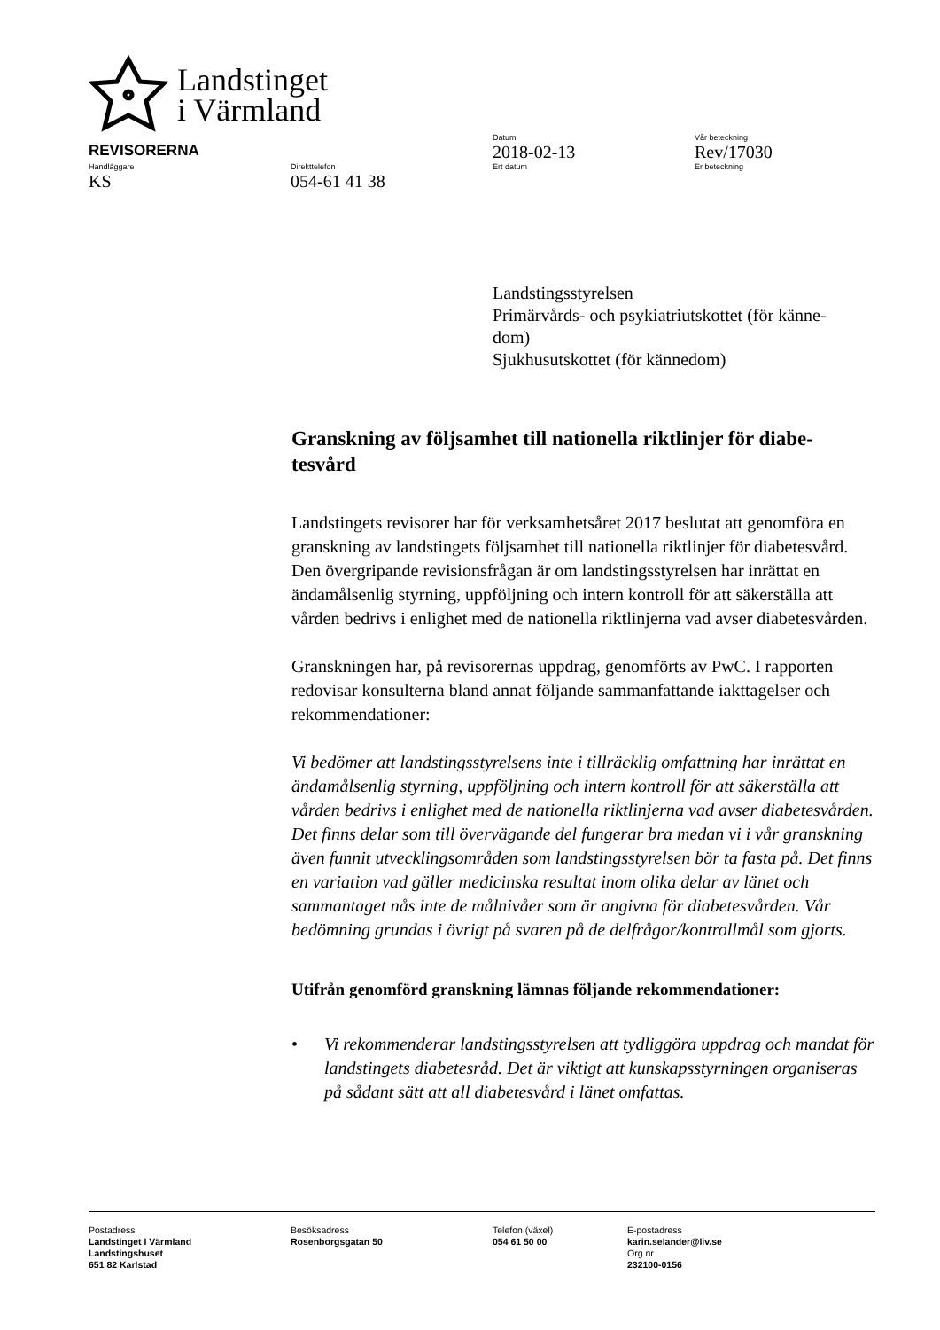Landstinget
i Värmland
Datum Vår beteckning
REVISORERNA
2018-02-13 Rev/17030
Handläggare Direkttelefon Ert datum Er beteckning
KS 054-61 41 38
Landstingsstyrelsen
Primärvårds- och psykiatriutskottet (för känne-
dom)
Sjukhusutskottet (för kännedom)
Granskning av följsamhet till nationella riktlinjer för diabe-
tesvård
Landstingets revisorer har för verksamhetsåret 2017 beslutat att genomföra en granskning av landstingets följsamhet till nationella riktlinjer för diabetesvård. Den övergripande revisionsfrågan är om landstingsstyrelsen har inrättat en ändamålsenlig styrning, uppföljning och intern kontroll för att säkerställa att vården bedrivs i enlighet med de nationella riktlinjerna vad avser diabetesvården.
Granskningen har, på revisorernas uppdrag, genomförts av PwC. I rapporten redovisar konsulterna bland annat följande sammanfattande iakttagelser och rekommendationer:
Vi bedömer att landstingsstyrelsens inte i tillräcklig omfattning har inrättat en ändamålsenlig styrning, uppföljning och intern kontroll för att säkerställa att vården bedrivs i enlighet med de nationella riktlinjerna vad avser diabetesvården. Det finns delar som till övervägande del fungerar bra medan vi i vår granskning även funnit utvecklingsområden som landstingsstyrelsen bör ta fasta på. Det finns en variation vad gäller medicinska resultat inom olika delar av länet och sammantaget nås inte de målnivåer som är angivna för diabetesvården. Vår bedömning grundas i övrigt på svaren på de delfrågor/kontrollmål som gjorts.
Utifrån genomförd granskning lämnas följande rekommendationer:
• Vi rekommenderar landstingsstyrelsen att tydliggöra uppdrag och mandat för landstingets diabetesråd. Det är viktigt att kunskapsstyrningen organiseras på sådant sätt att all diabetesvård i länet omfattas.
Postadress
Landstinget I Värmland
Landstingshuset
651 82 Karlstad
Besöksadress
Rosenborgsgatan 50
Telefon (växel)
054 61 50 00
E-postadress
karin.selander@liv.se
Org.nr
232100-0156